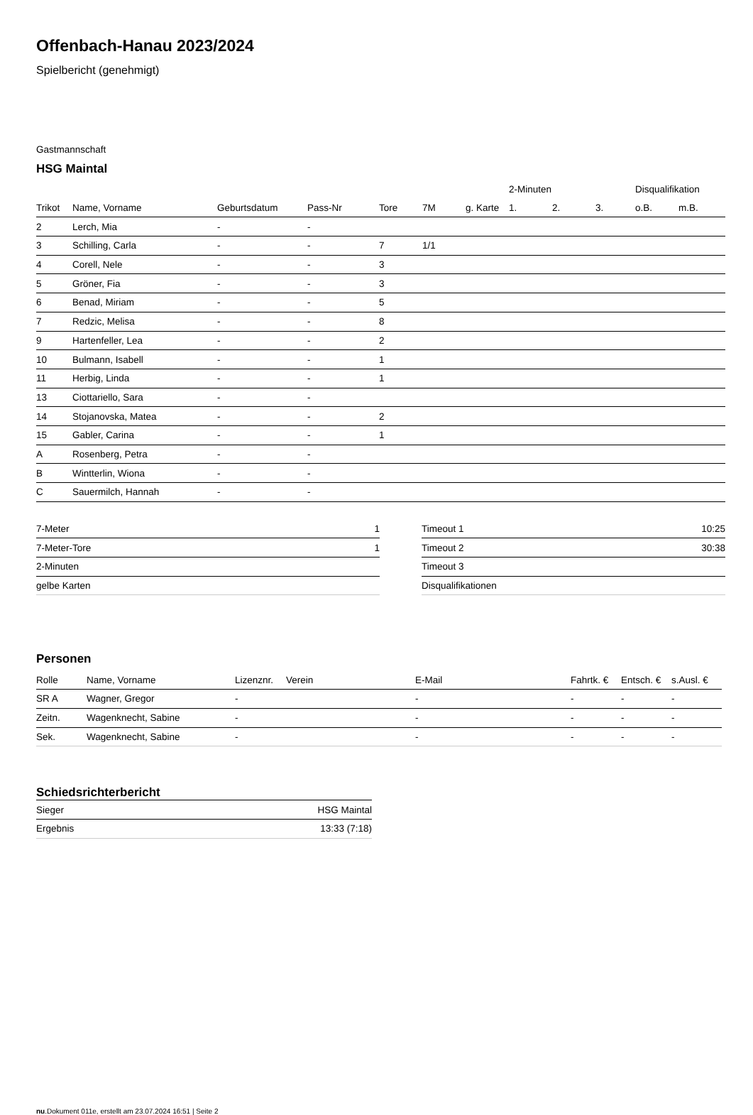Offenbach-Hanau 2023/2024
Spielbericht (genehmigt)
Gastmannschaft
HSG Maintal
| | | | | | | | 2-Minuten | | | Disqualifikation | |
| --- | --- | --- | --- | --- | --- | --- | --- | --- | --- | --- | --- |
| Trikot | Name, Vorname | Geburtsdatum | Pass-Nr | Tore | 7M | g. Karte | 1. | 2. | 3. | o.B. | m.B. |
| 2 | Lerch, Mia | - | - | | | | | | | | |
| 3 | Schilling, Carla | - | - | 7 | 1/1 | | | | | | |
| 4 | Corell, Nele | - | - | 3 | | | | | | | |
| 5 | Gröner, Fia | - | - | 3 | | | | | | | |
| 6 | Benad, Miriam | - | - | 5 | | | | | | | |
| 7 | Redzic, Melisa | - | - | 8 | | | | | | | |
| 9 | Hartenfeller, Lea | - | - | 2 | | | | | | | |
| 10 | Bulmann, Isabell | - | - | 1 | | | | | | | |
| 11 | Herbig, Linda | - | - | 1 | | | | | | | |
| 13 | Ciottariello, Sara | - | - | | | | | | | | |
| 14 | Stojanovska, Matea | - | - | 2 | | | | | | | |
| 15 | Gabler, Carina | - | - | 1 | | | | | | | |
| A | Rosenberg, Petra | - | - | | | | | | | | |
| B | Wintterlin, Wiona | - | - | | | | | | | | |
| C | Sauermilch, Hannah | - | - | | | | | | | | |
| 7-Meter | 1 |
| 7-Meter-Tore | 1 |
| 2-Minuten | |
| gelbe Karten | |
| Timeout 1 | 10:25 |
| Timeout 2 | 30:38 |
| Timeout 3 | |
| Disqualifikationen | |
Personen
| Rolle | Name, Vorname | Lizenznr. | Verein | E-Mail | Fahrtk. € | Entsch. € | s.Ausl. € |
| --- | --- | --- | --- | --- | --- | --- | --- |
| SR A | Wagner, Gregor | - | | - | - | - | - |
| Zeitn. | Wagenknecht, Sabine | - | | - | - | - | - |
| Sek. | Wagenknecht, Sabine | - | | - | - | - | - |
Schiedsrichterbericht
| Sieger | HSG Maintal |
| Ergebnis | 13:33 (7:18) |
nu.Dokument 011e, erstellt am 23.07.2024 16:51 | Seite 2